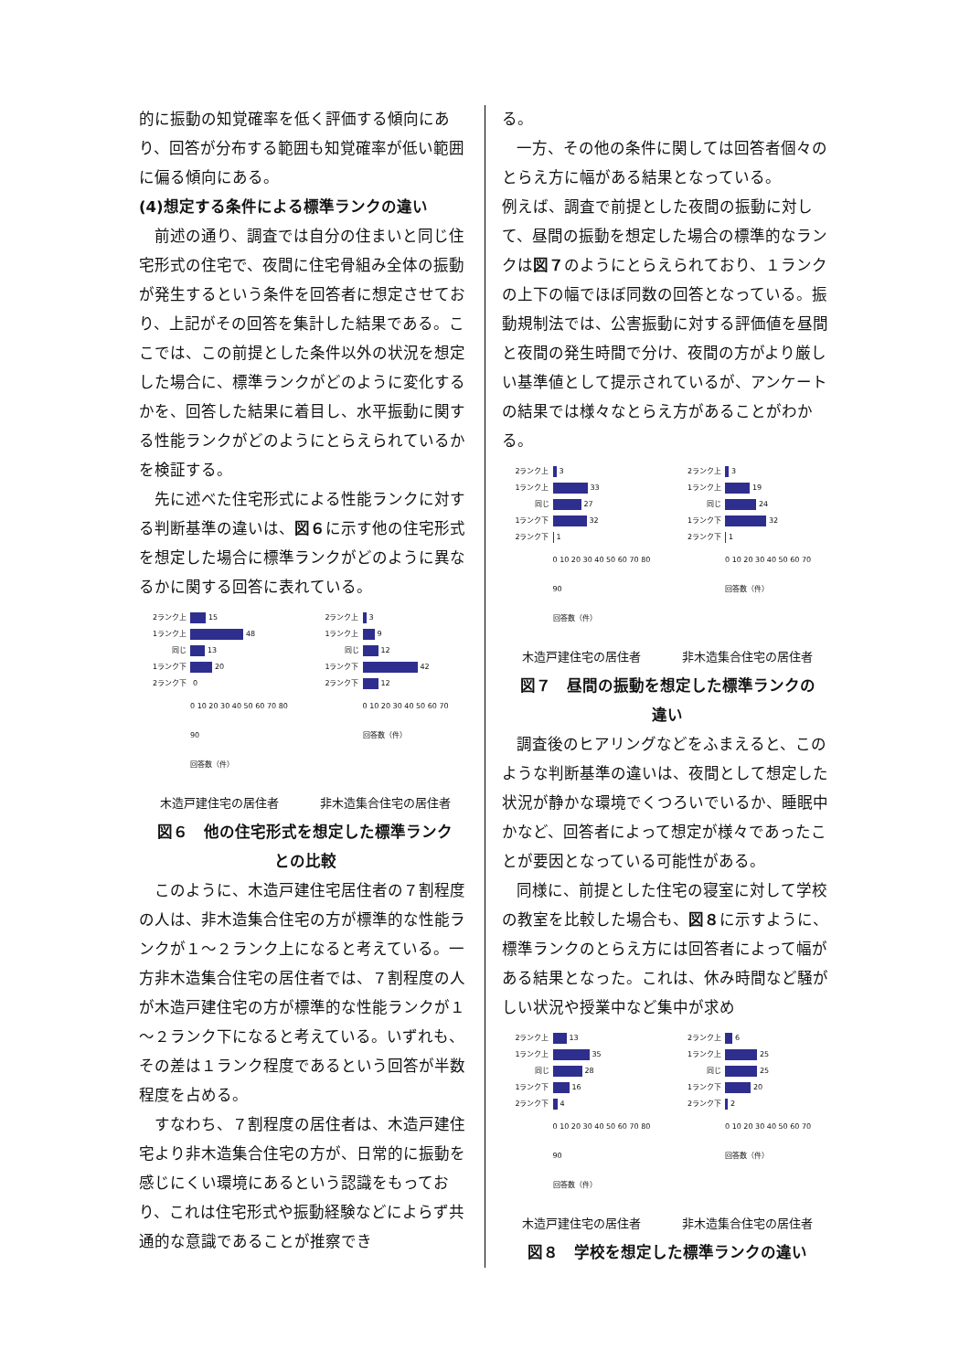的に振動の知覚確率を低く評価する傾向にあり、回答が分布する範囲も知覚確率が低い範囲に偏る傾向にある。
(4)想定する条件による標準ランクの違い
前述の通り、調査では自分の住まいと同じ住宅形式の住宅で、夜間に住宅骨組み全体の振動が発生するという条件を回答者に想定させており、上記がその回答を集計した結果である。ここでは、この前提とした条件以外の状況を想定した場合に、標準ランクがどのように変化するかを、回答した結果に着目し、水平振動に関する性能ランクがどのようにとらえられているかを検証する。
先に述べた住宅形式による性能ランクに対する判断基準の違いは、図６に示す他の住宅形式を想定した場合に標準ランクがどのように異なるかに関する回答に表れている。
2ランク上 15
1ランク上 48
同じ 13
1ランク下 20
2ランク下 0
0 10 20 30 40 50 60 70 80 90
回答数（件）
2ランク上 3
1ランク上 9
同じ 12
1ランク下 42
2ランク下 12
0 10 20 30 40 50 60 70
回答数（件）
木造戸建住宅の居住者 非木造集合住宅の居住者
図６　他の住宅形式を想定した標準ランク
との比較
このように、木造戸建住宅居住者の７割程度の人は、非木造集合住宅の方が標準的な性能ランクが１～２ランク上になると考えている。一方非木造集合住宅の居住者では、７割程度の人が木造戸建住宅の方が標準的な性能ランクが１～２ランク下になると考えている。いずれも、その差は１ランク程度であるという回答が半数程度を占める。
すなわち、７割程度の居住者は、木造戸建住宅より非木造集合住宅の方が、日常的に振動を感じにくい環境にあるという認識をもっており、これは住宅形式や振動経験などによらず共通的な意識であることが推察でき
る。
一方、その他の条件に関しては回答者個々のとらえ方に幅がある結果となっている。
例えば、調査で前提とした夜間の振動に対して、昼間の振動を想定した場合の標準的なランクは図７のようにとらえられており、１ランクの上下の幅でほぼ同数の回答となっている。振動規制法では、公害振動に対する評価値を昼間と夜間の発生時間で分け、夜間の方がより厳しい基準値として提示されているが、アンケートの結果では様々なとらえ方があることがわかる。
2ランク上 3
1ランク上 33
同じ 27
1ランク下 32
2ランク下 1
0 10 20 30 40 50 60 70 80 90
回答数（件）
2ランク上 3
1ランク上 19
同じ 24
1ランク下 32
2ランク下 1
0 10 20 30 40 50 60 70
回答数（件）
木造戸建住宅の居住者 非木造集合住宅の居住者
図７　昼間の振動を想定した標準ランクの
違い
調査後のヒアリングなどをふまえると、このような判断基準の違いは、夜間として想定した状況が静かな環境でくつろいでいるか、睡眠中かなど、回答者によって想定が様々であったことが要因となっている可能性がある。
同様に、前提とした住宅の寝室に対して学校の教室を比較した場合も、図８に示すように、標準ランクのとらえ方には回答者によって幅がある結果となった。これは、休み時間など騒がしい状況や授業中など集中が求め
2ランク上 13
1ランク上 35
同じ 28
1ランク下 16
2ランク下 4
0 10 20 30 40 50 60 70 80 90
回答数（件）
2ランク上 6
1ランク上 25
同じ 25
1ランク下 20
2ランク下 2
0 10 20 30 40 50 60 70
回答数（件）
木造戸建住宅の居住者 非木造集合住宅の居住者
図８　学校を想定した標準ランクの違い